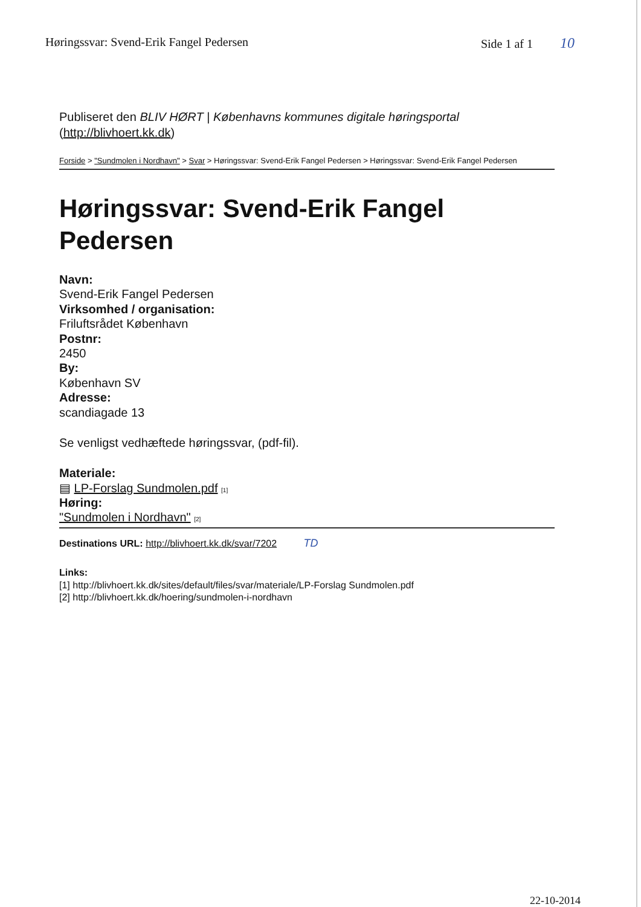Høringssvar: Svend-Erik Fangel Pedersen Side 1 af 1 10
Publiseret den BLIV HØRT | Københavns kommunes digitale høringsportal
(http://blivhoert.kk.dk)
Forside > "Sundmolen i Nordhavn" > Svar > Høringssvar: Svend-Erik Fangel Pedersen > Høringssvar: Svend-Erik Fangel Pedersen
Høringssvar: Svend-Erik Fangel Pedersen
Navn:
Svend-Erik Fangel Pedersen
Virksomhed / organisation:
Friluftsrådet København
Postnr:
2450
By:
København SV
Adresse:
scandiagade 13
Se venligst vedhæftede høringssvar, (pdf-fil).
Materiale:
▤ LP-Forslag Sundmolen.pdf [1]
Høring:
"Sundmolen i Nordhavn" [2]
Destinations URL: http://blivhoert.kk.dk/svar/7202 TD
Links:
[1] http://blivhoert.kk.dk/sites/default/files/svar/materiale/LP-Forslag Sundmolen.pdf
[2] http://blivhoert.kk.dk/hoering/sundmolen-i-nordhavn
22-10-2014